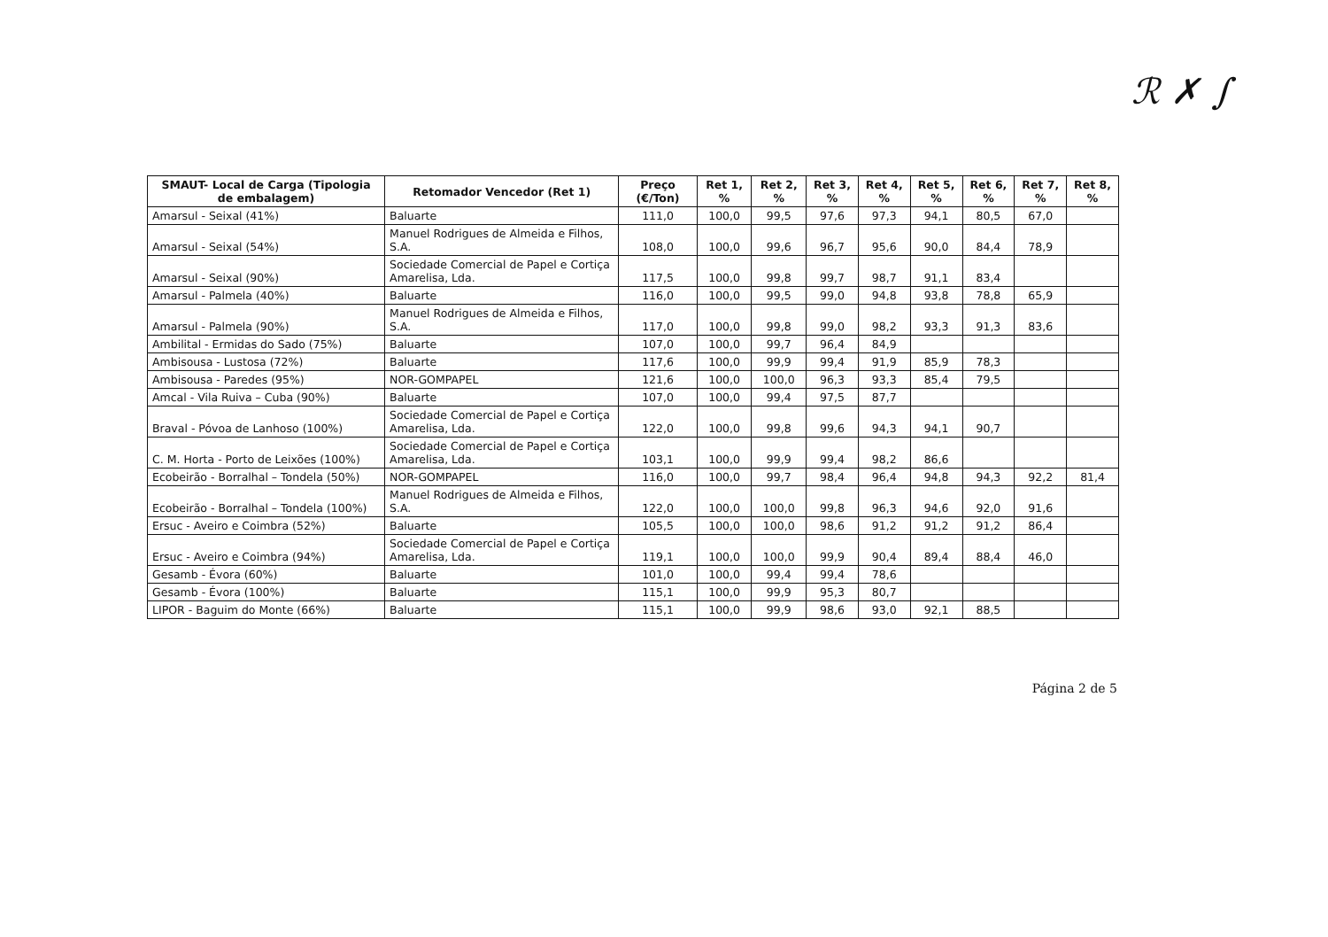ℛ ✗ ∫
| SMAUT- Local de Carga (Tipologia de embalagem) | Retomador Vencedor (Ret 1) | Preço (€/Ton) | Ret 1, % | Ret 2, % | Ret 3, % | Ret 4, % | Ret 5, % | Ret 6, % | Ret 7, % | Ret 8, % |
| --- | --- | --- | --- | --- | --- | --- | --- | --- | --- | --- |
| Amarsul - Seixal (41%) | Baluarte | 111,0 | 100,0 | 99,5 | 97,6 | 97,3 | 94,1 | 80,5 | 67,0 | |
| Amarsul - Seixal (54%) | Manuel Rodrigues de Almeida e Filhos, S.A. | 108,0 | 100,0 | 99,6 | 96,7 | 95,6 | 90,0 | 84,4 | 78,9 | |
| Amarsul - Seixal (90%) | Sociedade Comercial de Papel e Cortiça Amarelisa, Lda. | 117,5 | 100,0 | 99,8 | 99,7 | 98,7 | 91,1 | 83,4 | | |
| Amarsul - Palmela (40%) | Baluarte | 116,0 | 100,0 | 99,5 | 99,0 | 94,8 | 93,8 | 78,8 | 65,9 | |
| Amarsul - Palmela (90%) | Manuel Rodrigues de Almeida e Filhos, S.A. | 117,0 | 100,0 | 99,8 | 99,0 | 98,2 | 93,3 | 91,3 | 83,6 | |
| Ambilital - Ermidas do Sado (75%) | Baluarte | 107,0 | 100,0 | 99,7 | 96,4 | 84,9 | | | | |
| Ambisousa - Lustosa (72%) | Baluarte | 117,6 | 100,0 | 99,9 | 99,4 | 91,9 | 85,9 | 78,3 | | |
| Ambisousa - Paredes (95%) | NOR-GOMPAPEL | 121,6 | 100,0 | 100,0 | 96,3 | 93,3 | 85,4 | 79,5 | | |
| Amcal - Vila Ruiva – Cuba (90%) | Baluarte | 107,0 | 100,0 | 99,4 | 97,5 | 87,7 | | | | |
| Braval - Póvoa de Lanhoso (100%) | Sociedade Comercial de Papel e Cortiça Amarelisa, Lda. | 122,0 | 100,0 | 99,8 | 99,6 | 94,3 | 94,1 | 90,7 | | |
| C. M. Horta - Porto de Leixões (100%) | Sociedade Comercial de Papel e Cortiça Amarelisa, Lda. | 103,1 | 100,0 | 99,9 | 99,4 | 98,2 | 86,6 | | | |
| Ecobeirão - Borralhal – Tondela (50%) | NOR-GOMPAPEL | 116,0 | 100,0 | 99,7 | 98,4 | 96,4 | 94,8 | 94,3 | 92,2 | 81,4 |
| Ecobeirão - Borralhal – Tondela (100%) | Manuel Rodrigues de Almeida e Filhos, S.A. | 122,0 | 100,0 | 100,0 | 99,8 | 96,3 | 94,6 | 92,0 | 91,6 | |
| Ersuc - Aveiro e Coimbra (52%) | Baluarte | 105,5 | 100,0 | 100,0 | 98,6 | 91,2 | 91,2 | 91,2 | 86,4 | |
| Ersuc - Aveiro e Coimbra (94%) | Sociedade Comercial de Papel e Cortiça Amarelisa, Lda. | 119,1 | 100,0 | 100,0 | 99,9 | 90,4 | 89,4 | 88,4 | 46,0 | |
| Gesamb - Évora (60%) | Baluarte | 101,0 | 100,0 | 99,4 | 99,4 | 78,6 | | | | |
| Gesamb - Évora (100%) | Baluarte | 115,1 | 100,0 | 99,9 | 95,3 | 80,7 | | | | |
| LIPOR - Baguim do Monte (66%) | Baluarte | 115,1 | 100,0 | 99,9 | 98,6 | 93,0 | 92,1 | 88,5 | | |
Página 2 de 5